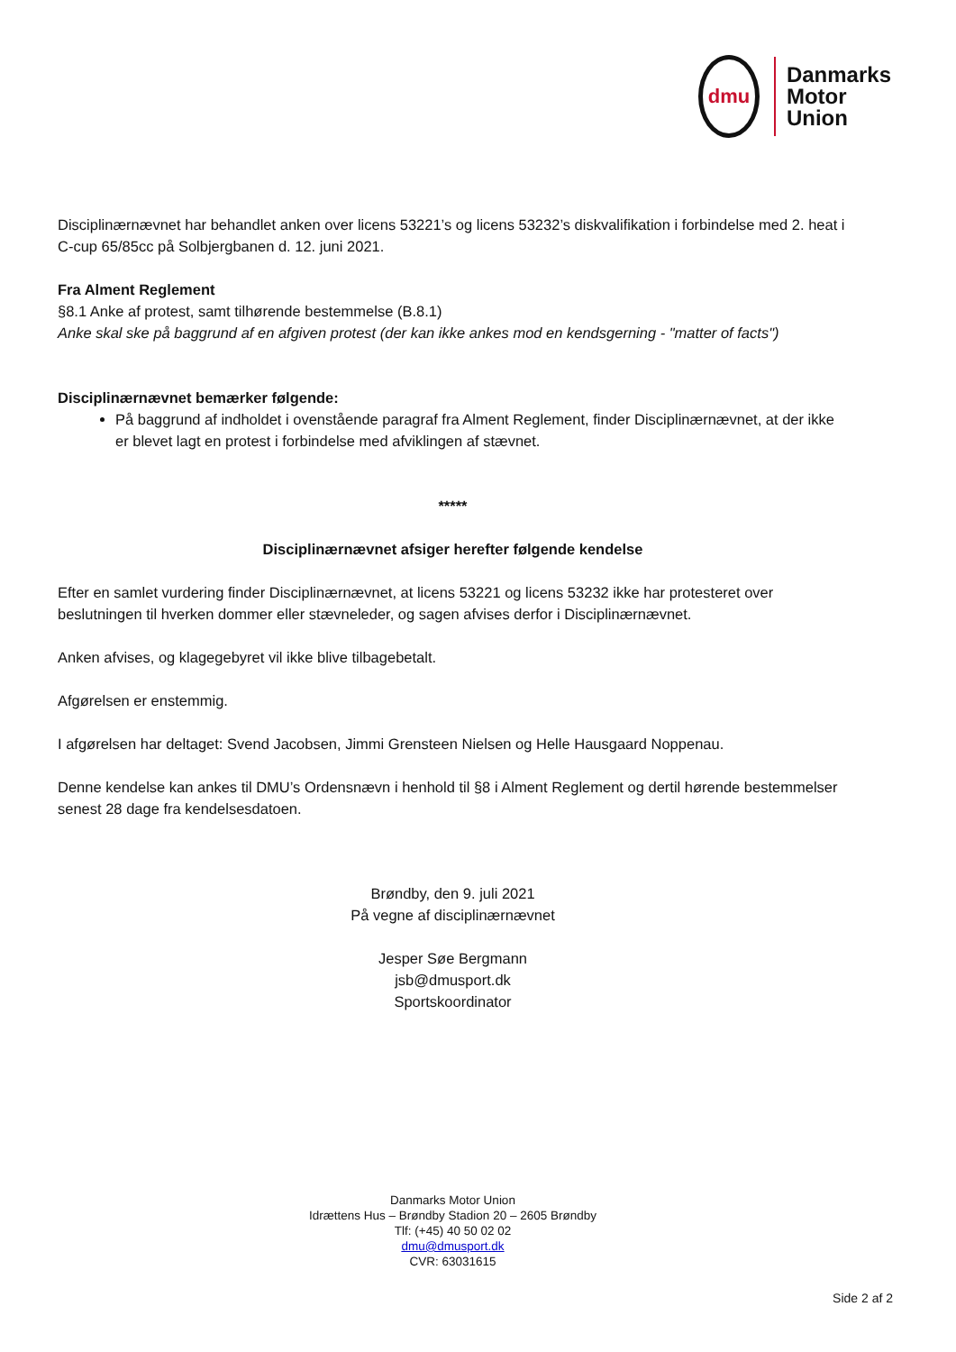dmu
Danmarks
Motor
Union
Disciplinærnævnet har behandlet anken over licens 53221’s og licens 53232’s diskvalifikation i forbindelse med 2. heat i C-cup 65/85cc på Solbjergbanen d. 12. juni 2021.
Fra Alment Reglement
§8.1 Anke af protest, samt tilhørende bestemmelse (B.8.1)
Anke skal ske på baggrund af en afgiven protest (der kan ikke ankes mod en kendsgerning - "matter of facts")
Disciplinærnævnet bemærker følgende:
På baggrund af indholdet i ovenstående paragraf fra Alment Reglement, finder Disciplinærnævnet, at der ikke er blevet lagt en protest i forbindelse med afviklingen af stævnet.
*****
Disciplinærnævnet afsiger herefter følgende kendelse
Efter en samlet vurdering finder Disciplinærnævnet, at licens 53221 og licens 53232 ikke har protesteret over beslutningen til hverken dommer eller stævneleder, og sagen afvises derfor i Disciplinærnævnet.
Anken afvises, og klagegebyret vil ikke blive tilbagebetalt.
Afgørelsen er enstemmig.
I afgørelsen har deltaget: Svend Jacobsen, Jimmi Grensteen Nielsen og Helle Hausgaard Noppenau.
Denne kendelse kan ankes til DMU’s Ordensnævn i henhold til §8 i Alment Reglement og dertil hørende bestemmelser senest 28 dage fra kendelsesdatoen.
Brøndby, den 9. juli 2021
På vegne af disciplinærnævnet
Jesper Søe Bergmann
jsb@dmusport.dk
Sportskoordinator
Danmarks Motor Union
Idrættens Hus – Brøndby Stadion 20 – 2605 Brøndby
Tlf: (+45) 40 50 02 02
dmu@dmusport.dk
CVR: 63031615
Side 2 af 2